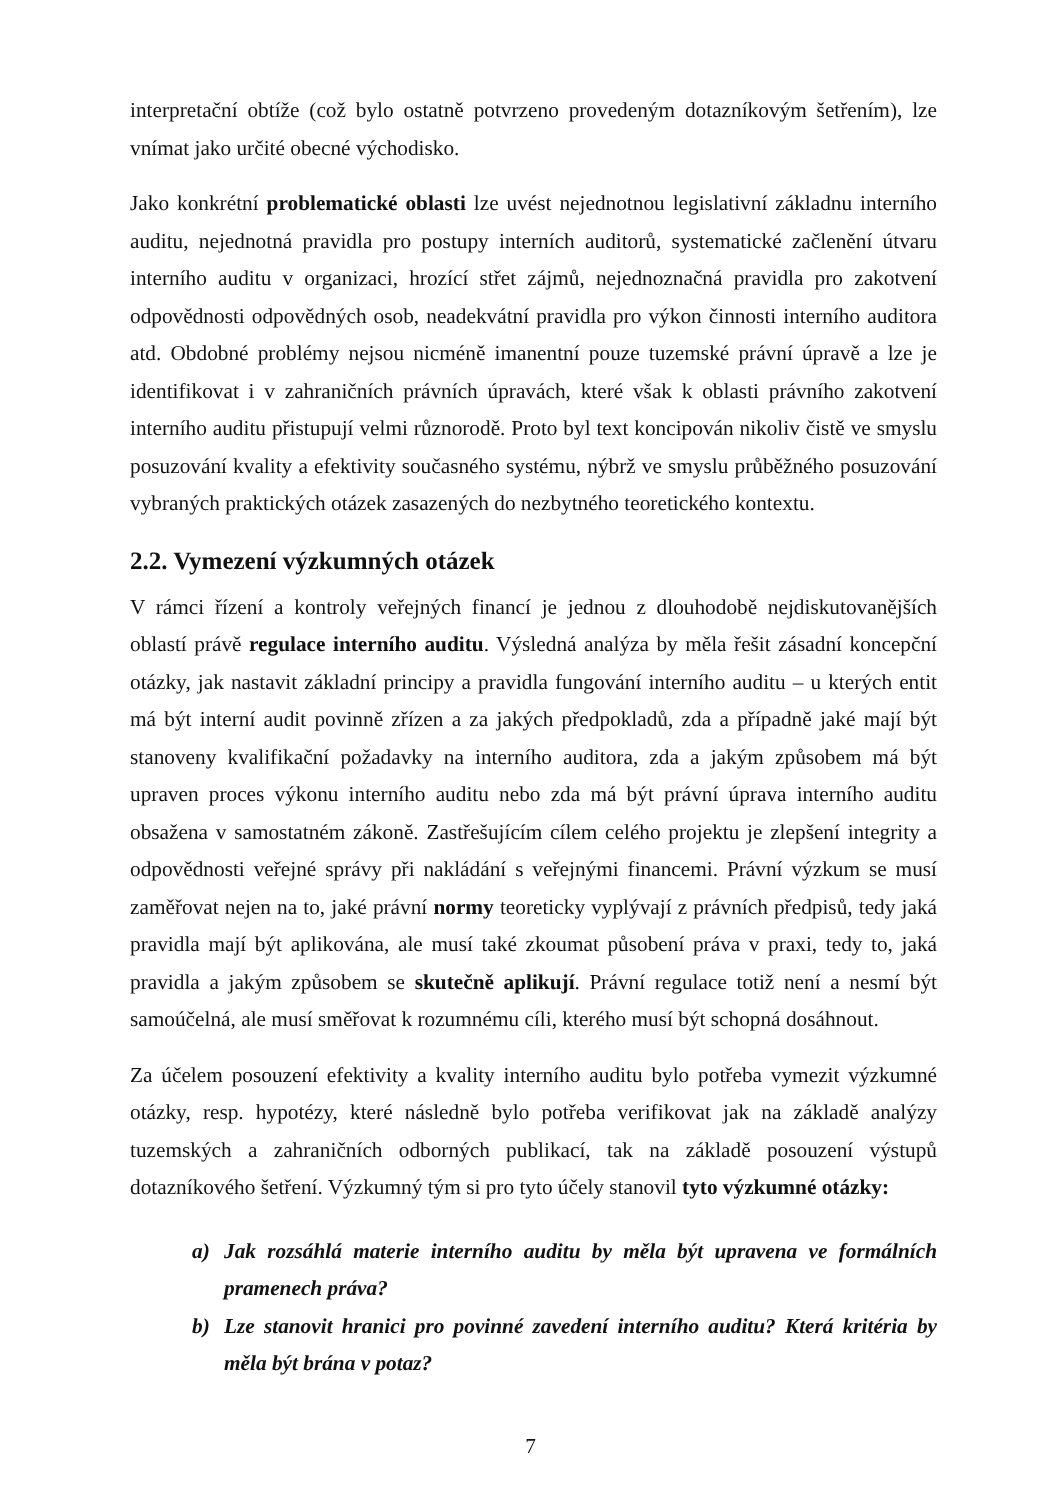interpretační obtíže (což bylo ostatně potvrzeno provedeným dotazníkovým šetřením), lze vnímat jako určité obecné východisko.
Jako konkrétní problematické oblasti lze uvést nejednotnou legislativní základnu interního auditu, nejednotná pravidla pro postupy interních auditorů, systematické začlenění útvaru interního auditu v organizaci, hrozící střet zájmů, nejednoznačná pravidla pro zakotvení odpovědnosti odpovědných osob, neadekvátní pravidla pro výkon činnosti interního auditora atd. Obdobné problémy nejsou nicméně imanentní pouze tuzemské právní úpravě a lze je identifikovat i v zahraničních právních úpravách, které však k oblasti právního zakotvení interního auditu přistupují velmi různorodě. Proto byl text koncipován nikoliv čistě ve smyslu posuzování kvality a efektivity současného systému, nýbrž ve smyslu průběžného posuzování vybraných praktických otázek zasazených do nezbytného teoretického kontextu.
2.2. Vymezení výzkumných otázek
V rámci řízení a kontroly veřejných financí je jednou z dlouhodobě nejdiskutovanějších oblastí právě regulace interního auditu. Výsledná analýza by měla řešit zásadní koncepční otázky, jak nastavit základní principy a pravidla fungování interního auditu – u kterých entit má být interní audit povinně zřízen a za jakých předpokladů, zda a případně jaké mají být stanoveny kvalifikační požadavky na interního auditora, zda a jakým způsobem má být upraven proces výkonu interního auditu nebo zda má být právní úprava interního auditu obsažena v samostatném zákoně. Zastřešujícím cílem celého projektu je zlepšení integrity a odpovědnosti veřejné správy při nakládání s veřejnými financemi. Právní výzkum se musí zaměřovat nejen na to, jaké právní normy teoreticky vyplývají z právních předpisů, tedy jaká pravidla mají být aplikována, ale musí také zkoumat působení práva v praxi, tedy to, jaká pravidla a jakým způsobem se skutečně aplikují. Právní regulace totiž není a nesmí být samoúčelná, ale musí směřovat k rozumnému cíli, kterého musí být schopná dosáhnout.
Za účelem posouzení efektivity a kvality interního auditu bylo potřeba vymezit výzkumné otázky, resp. hypotézy, které následně bylo potřeba verifikovat jak na základě analýzy tuzemských a zahraničních odborných publikací, tak na základě posouzení výstupů dotazníkového šetření. Výzkumný tým si pro tyto účely stanovil tyto výzkumné otázky:
a) Jak rozsáhlá materie interního auditu by měla být upravena ve formálních pramenech práva?
b) Lze stanovit hranici pro povinné zavedení interního auditu? Která kritéria by měla být brána v potaz?
7